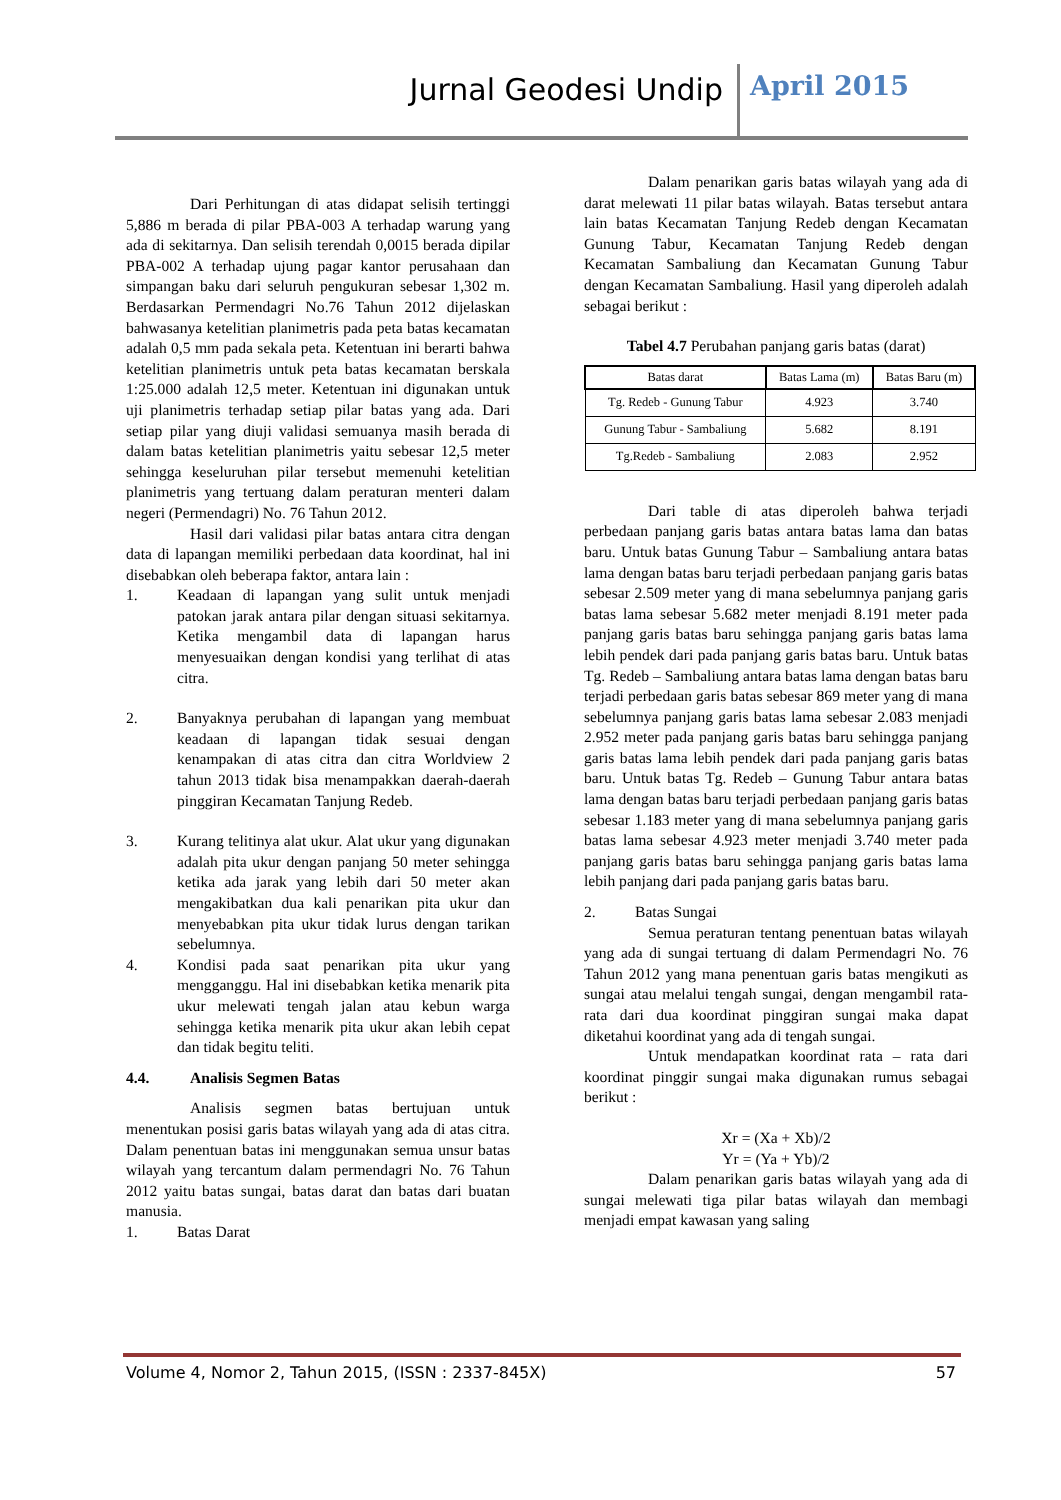Jurnal Geodesi Undip April 2015
Dari Perhitungan di atas didapat selisih tertinggi 5,886 m berada di pilar PBA-003 A terhadap warung yang ada di sekitarnya. Dan selisih terendah 0,0015 berada dipilar PBA-002 A terhadap ujung pagar kantor perusahaan dan simpangan baku dari seluruh pengukuran sebesar 1,302 m. Berdasarkan Permendagri No.76 Tahun 2012 dijelaskan bahwasanya ketelitian planimetris pada peta batas kecamatan adalah 0,5 mm pada sekala peta. Ketentuan ini berarti bahwa ketelitian planimetris untuk peta batas kecamatan berskala 1:25.000 adalah 12,5 meter. Ketentuan ini digunakan untuk uji planimetris terhadap setiap pilar batas yang ada. Dari setiap pilar yang diuji validasi semuanya masih berada di dalam batas ketelitian planimetris yaitu sebesar 12,5 meter sehingga keseluruhan pilar tersebut memenuhi ketelitian planimetris yang tertuang dalam peraturan menteri dalam negeri (Permendagri) No. 76 Tahun 2012.
Hasil dari validasi pilar batas antara citra dengan data di lapangan memiliki perbedaan data koordinat, hal ini disebabkan oleh beberapa faktor, antara lain :
1. Keadaan di lapangan yang sulit untuk menjadi patokan jarak antara pilar dengan situasi sekitarnya. Ketika mengambil data di lapangan harus menyesuaikan dengan kondisi yang terlihat di atas citra.
2. Banyaknya perubahan di lapangan yang membuat keadaan di lapangan tidak sesuai dengan kenampakan di atas citra dan citra Worldview 2 tahun 2013 tidak bisa menampakkan daerah-daerah pinggiran Kecamatan Tanjung Redeb.
3. Kurang telitinya alat ukur. Alat ukur yang digunakan adalah pita ukur dengan panjang 50 meter sehingga ketika ada jarak yang lebih dari 50 meter akan mengakibatkan dua kali penarikan pita ukur dan menyebabkan pita ukur tidak lurus dengan tarikan sebelumnya.
4. Kondisi pada saat penarikan pita ukur yang mengganggu. Hal ini disebabkan ketika menarik pita ukur melewati tengah jalan atau kebun warga sehingga ketika menarik pita ukur akan lebih cepat dan tidak begitu teliti.
4.4. Analisis Segmen Batas
Analisis segmen batas bertujuan untuk menentukan posisi garis batas wilayah yang ada di atas citra. Dalam penentuan batas ini menggunakan semua unsur batas wilayah yang tercantum dalam permendagri No. 76 Tahun 2012 yaitu batas sungai, batas darat dan batas dari buatan manusia.
1. Batas Darat
Dalam penarikan garis batas wilayah yang ada di darat melewati 11 pilar batas wilayah. Batas tersebut antara lain batas Kecamatan Tanjung Redeb dengan Kecamatan Gunung Tabur, Kecamatan Tanjung Redeb dengan Kecamatan Sambaliung dan Kecamatan Gunung Tabur dengan Kecamatan Sambaliung. Hasil yang diperoleh adalah sebagai berikut :
Tabel 4.7 Perubahan panjang garis batas (darat)
| Batas darat | Batas Lama (m) | Batas Baru (m) |
| --- | --- | --- |
| Tg. Redeb - Gunung Tabur | 4.923 | 3.740 |
| Gunung Tabur - Sambaliung | 5.682 | 8.191 |
| Tg.Redeb - Sambaliung | 2.083 | 2.952 |
Dari table di atas diperoleh bahwa terjadi perbedaan panjang garis batas antara batas lama dan batas baru. Untuk batas Gunung Tabur – Sambaliung antara batas lama dengan batas baru terjadi perbedaan panjang garis batas sebesar 2.509 meter yang di mana sebelumnya panjang garis batas lama sebesar 5.682 meter menjadi 8.191 meter pada panjang garis batas baru sehingga panjang garis batas lama lebih pendek dari pada panjang garis batas baru. Untuk batas Tg. Redeb – Sambaliung antara batas lama dengan batas baru terjadi perbedaan garis batas sebesar 869 meter yang di mana sebelumnya panjang garis batas lama sebesar 2.083 menjadi 2.952 meter pada panjang garis batas baru sehingga panjang garis batas lama lebih pendek dari pada panjang garis batas baru. Untuk batas Tg. Redeb – Gunung Tabur antara batas lama dengan batas baru terjadi perbedaan panjang garis batas sebesar 1.183 meter yang di mana sebelumnya panjang garis batas lama sebesar 4.923 meter menjadi 3.740 meter pada panjang garis batas baru sehingga panjang garis batas lama lebih panjang dari pada panjang garis batas baru.
2. Batas Sungai
Semua peraturan tentang penentuan batas wilayah yang ada di sungai tertuang di dalam Permendagri No. 76 Tahun 2012 yang mana penentuan garis batas mengikuti as sungai atau melalui tengah sungai, dengan mengambil rata-rata dari dua koordinat pinggiran sungai maka dapat diketahui koordinat yang ada di tengah sungai.
Untuk mendapatkan koordinat rata – rata dari koordinat pinggir sungai maka digunakan rumus sebagai berikut :
Xr = (Xa + Xb)/2
Yr = (Ya + Yb)/2
Dalam penarikan garis batas wilayah yang ada di sungai melewati tiga pilar batas wilayah dan membagi menjadi empat kawasan yang saling
Volume 4, Nomor 2, Tahun 2015, (ISSN : 2337-845X) 57